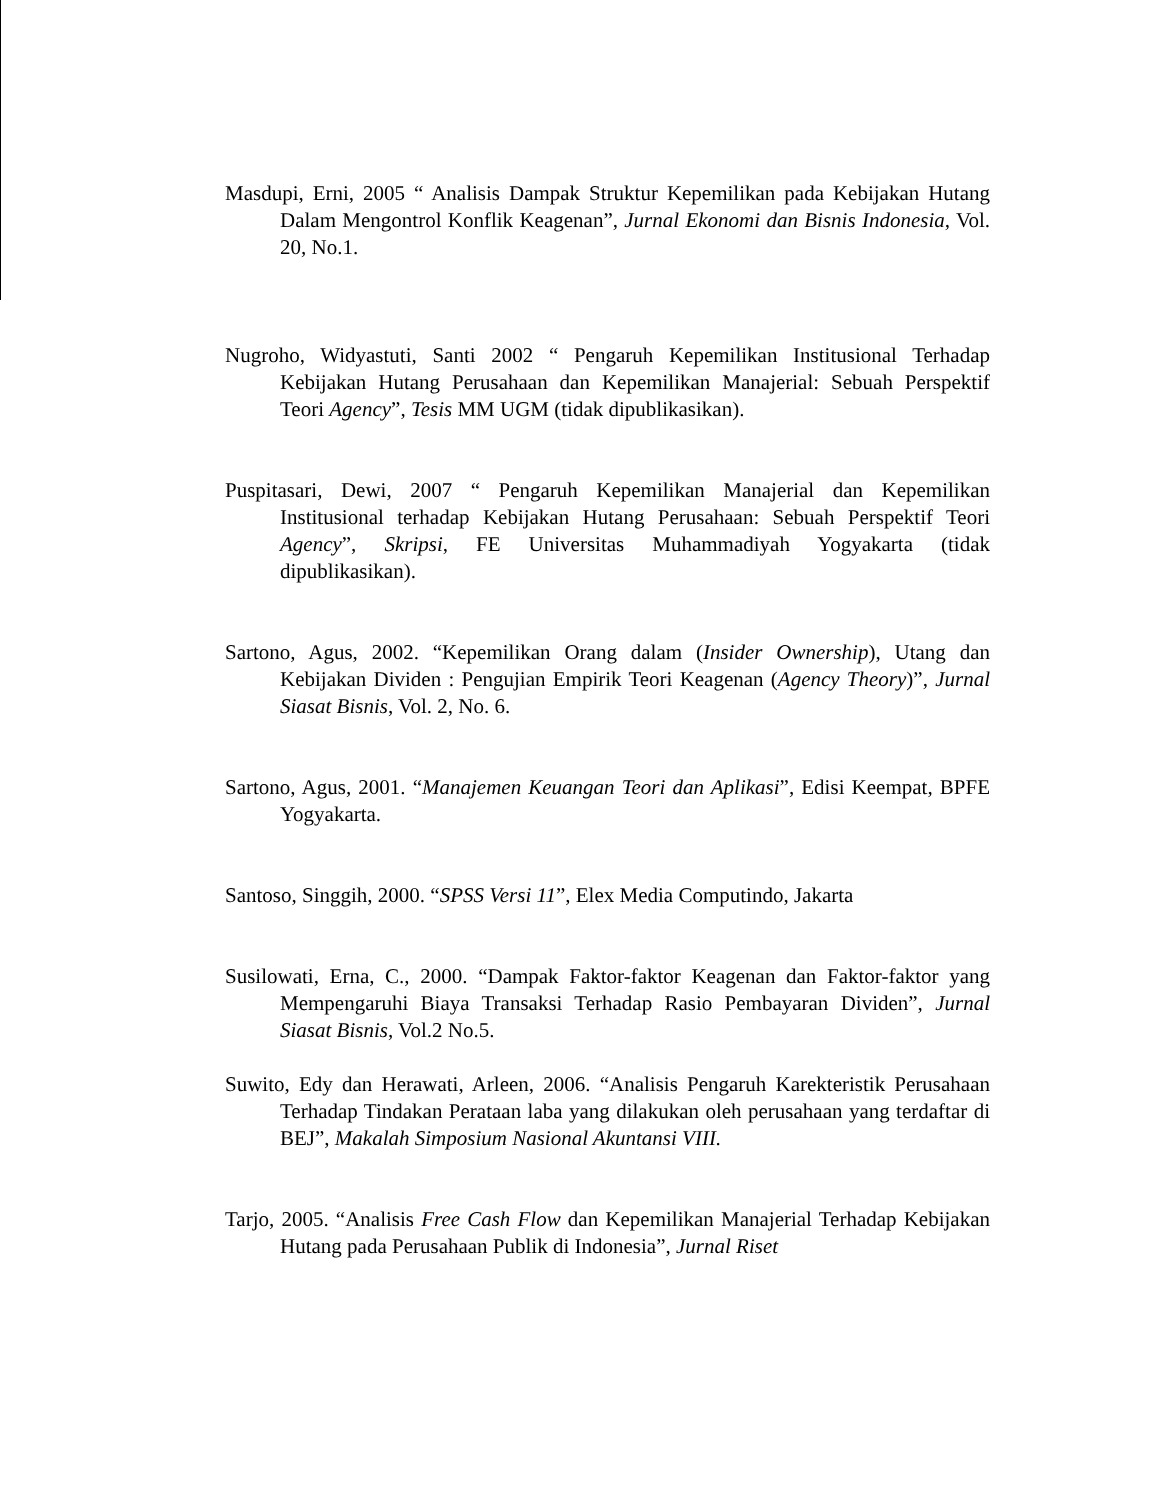Masdupi, Erni, 2005 “ Analisis Dampak Struktur Kepemilikan pada Kebijakan Hutang Dalam Mengontrol Konflik Keagenan”, Jurnal Ekonomi dan Bisnis Indonesia, Vol. 20, No.1.
Nugroho, Widyastuti, Santi 2002 “ Pengaruh Kepemilikan Institusional Terhadap Kebijakan Hutang Perusahaan dan Kepemilikan Manajerial: Sebuah Perspektif Teori Agency”, Tesis MM UGM (tidak dipublikasikan).
Puspitasari, Dewi, 2007 “ Pengaruh Kepemilikan Manajerial dan Kepemilikan Institusional terhadap Kebijakan Hutang Perusahaan: Sebuah Perspektif Teori Agency”, Skripsi, FE Universitas Muhammadiyah Yogyakarta (tidak dipublikasikan).
Sartono, Agus, 2002. “Kepemilikan Orang dalam (Insider Ownership), Utang dan Kebijakan Dividen : Pengujian Empirik Teori Keagenan (Agency Theory)”, Jurnal Siasat Bisnis, Vol. 2, No. 6.
Sartono, Agus, 2001. “Manajemen Keuangan Teori dan Aplikasi”, Edisi Keempat, BPFE Yogyakarta.
Santoso, Singgih, 2000. “SPSS Versi 11”, Elex Media Computindo, Jakarta
Susilowati, Erna, C., 2000. “Dampak Faktor-faktor Keagenan dan Faktor-faktor yang Mempengaruhi Biaya Transaksi Terhadap Rasio Pembayaran Dividen”, Jurnal Siasat Bisnis, Vol.2 No.5.
Suwito, Edy dan Herawati, Arleen, 2006. “Analisis Pengaruh Karekteristik Perusahaan Terhadap Tindakan Perataan laba yang dilakukan oleh perusahaan yang terdaftar di BEJ”, Makalah Simposium Nasional Akuntansi VIII.
Tarjo, 2005. “Analisis Free Cash Flow dan Kepemilikan Manajerial Terhadap Kebijakan Hutang pada Perusahaan Publik di Indonesia”, Jurnal Riset